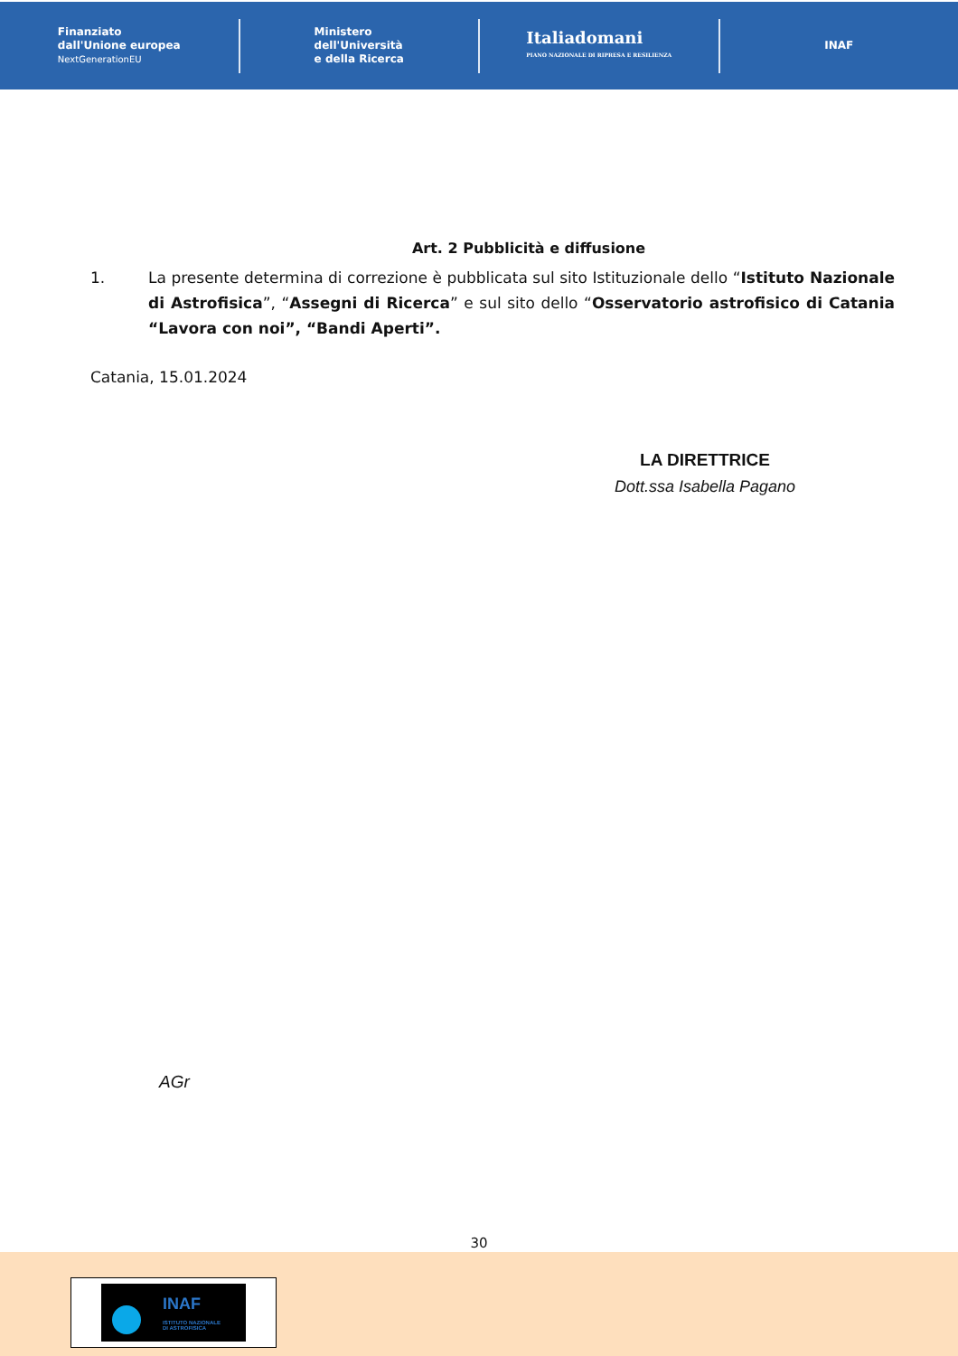Finanziato
dall'Unione europea
NextGenerationEU
Ministero
dell'Università
e della Ricerca
Italiadomani
PIANO NAZIONALE DI RIPRESA E RESILIENZA
INAF
Art. 2 Pubblicità e diffusione
1. La presente determina di correzione è pubblicata sul sito Istituzionale dello “Istituto Nazionale di Astrofisica”, “Assegni di Ricerca” e sul sito dello “Osservatorio astrofisico di Catania “Lavora con noi”, “Bandi Aperti”.
Catania, 15.01.2024
LA DIRETTRICE
Dott.ssa Isabella Pagano
AGr
30
INAF
ISTITUTO NAZIONALE
DI ASTROFISICA